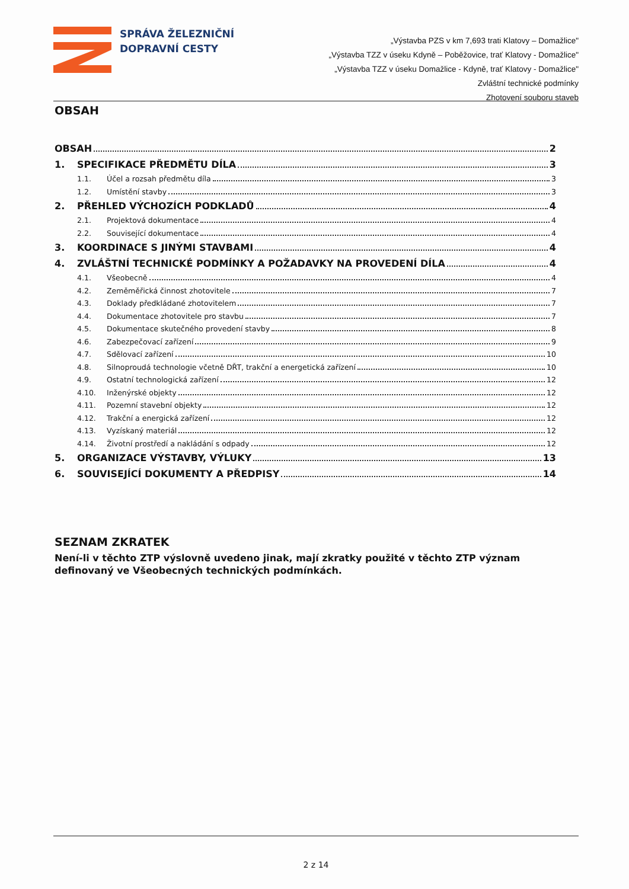SPRÁVA ŽELEZNIČNÍ
DOPRAVNÍ CESTY
„Výstavba PZS v km 7,693 trati Klatovy – Domažlice"
„Výstavba TZZ v úseku Kdyně – Poběžovice, trať Klatovy - Domažlice"
„Výstavba TZZ v úseku Domažlice - Kdyně, trať Klatovy - Domažlice"
Zvláštní technické podmínky
Zhotovení souboru staveb
OBSAH
OBSAH 2
1. SPECIFIKACE PŘEDMĚTU DÍLA 3
1.1. Účel a rozsah předmětu díla 3
1.2. Umístění stavby 3
2. PŘEHLED VÝCHOZÍCH PODKLADŮ 4
2.1. Projektová dokumentace 4
2.2. Související dokumentace 4
3. KOORDINACE S JINÝMI STAVBAMI 4
4. ZVLÁŠTNÍ TECHNICKÉ PODMÍNKY A POŽADAVKY NA PROVEDENÍ DÍLA 4
4.1. Všeobecně 4
4.2. Zeměměřická činnost zhotovitele 7
4.3. Doklady předkládané zhotovitelem 7
4.4. Dokumentace zhotovitele pro stavbu 7
4.5. Dokumentace skutečného provedení stavby 8
4.6. Zabezpečovací zařízení 9
4.7. Sdělovací zařízení 10
4.8. Silnoproudá technologie včetně DŘT, trakční a energetická zařízení 10
4.9. Ostatní technologická zařízení 12
4.10. Inženýrské objekty 12
4.11. Pozemní stavební objekty 12
4.12. Trakční a energická zařízení 12
4.13. Vyzískaný materiál 12
4.14. Životní prostředí a nakládání s odpady 12
5. ORGANIZACE VÝSTAVBY, VÝLUKY 13
6. SOUVISEJÍCÍ DOKUMENTY A PŘEDPISY 14
SEZNAM ZKRATEK
Není-li v těchto ZTP výslovně uvedeno jinak, mají zkratky použité v těchto ZTP význam definovaný ve Všeobecných technických podmínkách.
2 z 14